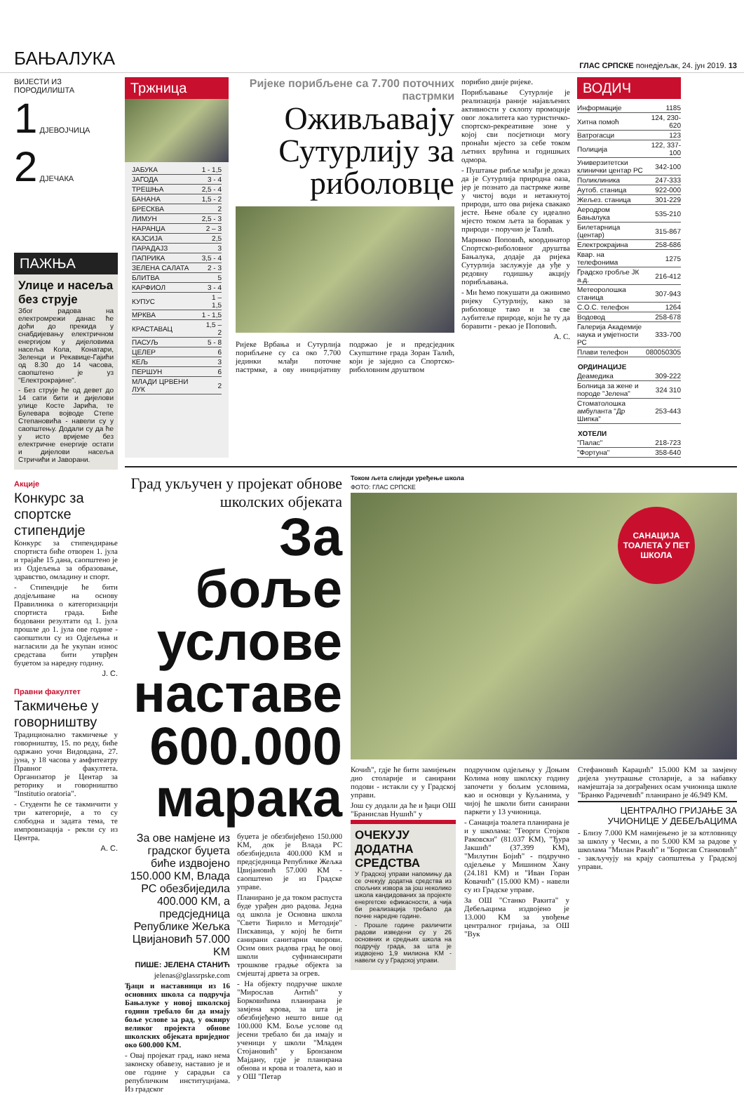БАЊАЛУКА ГЛАС СРПСКЕ понедјељак, 24. јун 2019. 13
ВИЈЕСТИ ИЗ ПОРОДИЛИШТА
1 ДЈЕВОЈЧИЦА
2 ДЈЕЧАКА
ПАЖЊА
Улице и насеља без струје
Због радова на електромрежи данас ће доћи до прекида у снабдијевању електричном енергијом у дијеловима насеља Кола, Конатари, Зеленци и Рекавице-Гајићи од 8.30 до 14 часова, саопштено је уз "Електрокрајине".
- Без струје ће од девет до 14 сати бити и дијелови улице Косте Јарића, те Булевара војводе Степе Степановића - навели су у саопштењу. Додали су да ће у исто вријеме без електричне енергије остати и дијелови насеља Стричићи и Јаворани.
Акције
Конкурс за спортске стипендије
Конкурс за стипендирање спортиста биће отворен 1. јула и трајаће 15 дана, саопштено је из Одјељења за образовање, здравство, омладину и спорт.
- Стипендије ће бити додјељиване на основу Правилника о категоризацији спортиста града. Биће бодовани резултати од 1. јула прошле до 1. јула ове године - саопштили су из Одјељења и нагласили да ће укупан износ средстава бити утврђен буџетом за наредну годину.
Ј. С.
Правни факултет
Такмичење у говорништву
Традиционално такмичење у говорништву, 15. по реду, биће одржано уочи Видовдана, 27. јуна, у 18 часова у амфитеатру Правног факултета. Организатор је Центар за реторику и говорништво "Institutio oratoria".
- Студенти ће се такмичити у три категорије, а то су слободна и задата тема, те импровизација - рекли су из Центра.
А. С.
Тржница
| ЈАБУКА | 1 - 1,5 |
| ЈАГОДА | 3 - 4 |
| ТРЕШЊА | 2,5 - 4 |
| БАНАНА | 1,5 - 2 |
| БРЕСКВА | 2 |
| ЛИМУН | 2,5 - 3 |
| НАРАНЏА | 2 – 3 |
| КАЈСИЈА | 2,5 |
| ПАРАДАЈЗ | 3 |
| ПАПРИКА | 3,5 - 4 |
| ЗЕЛЕНА САЛАТА | 2 - 3 |
| БЛИТВА | 5 |
| КАРФИОЛ | 3 - 4 |
| КУПУС | 1 – 1,5 |
| МРКВА | 1 - 1,5 |
| КРАСТАВАЦ | 1,5 – 2 |
| ПАСУЉ | 5 - 8 |
| ЦЕЛЕР | 6 |
| КЕЉ | 3 |
| ПЕРШУН | 6 |
| МЛАДИ ЦРВЕНИ ЛУК | 2 |
Ријеке порибљене са 7.700 поточних пастрмки
Оживљавају Сутурлију за риболовце
Ријеке Врбања и Сутурлија порибљене су са око 7.700 јединки млађи поточне пастрмке, а ову иницијативу подржао је и предсједник Скупштине града Зоран Талић, који је заједно са Спортско-риболовним друштвом
порибио двије ријеке.
Порибљавање Сутурлије је реализација раније најављених активности у склопу промоције овог локалитета као туристичко-спортско-рекреативне зоне у којој сви посјетиоци могу пронаћи мјесто за себе током љетних врућина и годишњих одмора.
- Пуштање рибље млађи је доказ да је Сутурлија природна оаза, јер је познато да пастрмке живе у чистој води и нетакнутој природи, што ова ријека свакако јесте. Њене обале су идеално мјесто током љета за боравак у природи - поручио је Талић.
Маринко Поповић, координатор Спортско-риболовног друштва Бањалука, додаје да ријека Сутурлија заслужује да уђе у редовну годишњу акцију порибљавања.
- Ми ћемо покушати да оживимо ријеку Сутурлију, како за риболовце тако и за све љубитеље природе, који ће ту да боравити - рекао је Поповић.
А. С.
ВОДИЧ
| Информације | 1185 |
| Хитна помоћ | 124, 230-620 |
| Ватрогасци | 123 |
| Полиција | 122, 337-100 |
| Универзитетски клинички центар РС | 342-100 |
| Поликлиника | 247-333 |
| Аутоб. станица | 922-000 |
| Жељез. станица | 301-229 |
| Аеродром Бањалука | 535-210 |
| Билетарница (центар) | 315-867 |
| Електрокрајина | 258-686 |
| Квар. на телефонима | 1275 |
| Градско гробље ЈК а.д. | 216-412 |
| Метеоролошка станица | 307-943 |
| С.О.С. телефон | 1264 |
| Водовод | 258-678 |
| Галерија Академије наука и умјетности РС | 333-700 |
| Плави телефон | 080050305 |
| ОРДИНАЦИЈЕ | |
| Деамедика | 309-222 |
| Болница за жене и породе "Јелена" | 324 310 |
| Стоматолошка амбуланта "Др Шипка" | 253-443 |
| ХОТЕЛИ | |
| "Палас" | 218-723 |
| "Фортуна" | 358-640 |
Град укључен у пројекат обнове школских објеката
За боље услове наставе 600.000 марака
За ове намјене из градског буџета биће издвојено 150.000 KM, Влада РС обезбиједила 400.000 KM, а предсједница Републике Жељка Цвијановић 57.000 KM
ПИШЕ: ЈЕЛЕНА СТАНИЋ
jelenas@glassrpske.com
Ђаци и наставници из 16 основних школа са подручја Бањалуке у новој школској години требало би да имају боље услове за рад, у оквиру великог пројекта обнове школских објеката вриједног око 600.000 KM.
- Овај пројекат град, иако нема законску обавезу, наставио је и ове године у сарадњи са републичким институцијама. Из градског
буџета је обезбијеђено 150.000 KM, док је Влада РС обезбиједила 400.000 KM и предсједница Републике Жељка Цвијановић 57.000 KM - саопштено је из Градске управе.
Планирано је да током распуста буде урађен дио радова. Једна од школа је Основна школа "Свети Ћирило и Методије" Пискавица, у којој ће бити санирани санитарни чворови. Осим ових радова град ће овој школи суфинансирати трошкове градње објекта за смјештај дрвета за огрев.
- На објекту подручне школе "Мирослав Антић" у Борковићима планирана је замјена крова, за шта је обезбијеђено нешто више од 100.000 KM. Боље услове од јесени требало би да имају и ученици у школи "Младен Стојановић" у Бронзаном Мајдану, гдје је планирана обнова и крова и тоалета, као и у ОШ "Петар
Током љета слиједи уређење школа
ФОТО: ГЛАС СРПСКЕ
САНАЦИЈА ТОАЛЕТА У ПЕТ ШКОЛА
Кочић", гдје ће бити замијењен дио столарије и санирани подови - истакли су у Градској управи.
Још су додали да ће и ђаци ОШ "Бранислав Нушић" у
ОЧЕКУЈУ ДОДАТНА СРЕДСТВА
У Градској управи напомињу да се очекују додатна средства из спољних извора за још неколико школа кандидованих за пројекте енергетске ефикасности, а чија би реализација требало да почне наредне године.
- Прошле године различити радови изведени су у 26 основних и средњих школа на подручју града, за шта је издвојено 1,9 милиона KM - навели су у Градској управи.
подручном одјељењу у Доњим Колима нову школску годину започети у бољим условима, као и основци у Куљанима, у чијој ће школи бити санирани паркети у 13 учионица.
- Санација тоалета планирана је и у школама: "Георги Стојков Раковски" (81.037 KM), "Ђура Јакшић" (37.399 KM), "Милутин Бојић" - подручно одјељење у Мишином Хану (24.181 KM) и "Иван Горан Ковачић" (15.000 KM) - навели су из Градске управе.
За ОШ "Станко Ракита" у Дебељацима издвојено је 13.000 KM за увођење централног гријања, за ОШ "Вук
Стефановић Караџић" 15.000 KM за замјену дијела унутрашње столарије, а за набавку намјештаја за дограђених осам учионица школе "Бранко Радичевић" планирано је 46.949 KM.
ЦЕНТРАЛНО ГРИЈАЊЕ ЗА УЧИОНИЦЕ У ДЕБЕЉАЦИМА
- Близу 7.000 KM намијењено је за котловницу за школу у Чесми, а по 5.000 KM за радове у школама "Милан Ракић" и "Борисав Станковић" - закључују на крају саопштења у Градској управи.